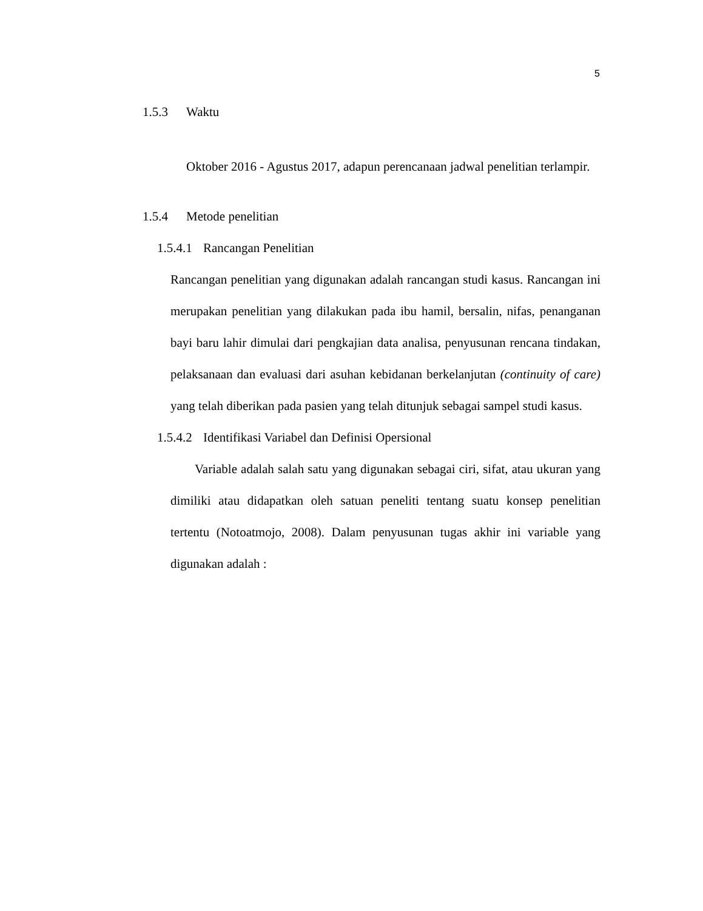5
1.5.3 Waktu
Oktober 2016 - Agustus 2017, adapun perencanaan jadwal penelitian terlampir.
1.5.4 Metode penelitian
1.5.4.1 Rancangan Penelitian
Rancangan penelitian yang digunakan adalah rancangan studi kasus. Rancangan ini merupakan penelitian yang dilakukan pada ibu hamil, bersalin, nifas, penanganan bayi baru lahir dimulai dari pengkajian data analisa, penyusunan rencana tindakan, pelaksanaan dan evaluasi dari asuhan kebidanan berkelanjutan (continuity of care) yang telah diberikan pada pasien yang telah ditunjuk sebagai sampel studi kasus.
1.5.4.2 Identifikasi Variabel dan Definisi Opersional
Variable adalah salah satu yang digunakan sebagai ciri, sifat, atau ukuran yang dimiliki atau didapatkan oleh satuan peneliti tentang suatu konsep penelitian tertentu (Notoatmojo, 2008). Dalam penyusunan tugas akhir ini variable yang digunakan adalah :